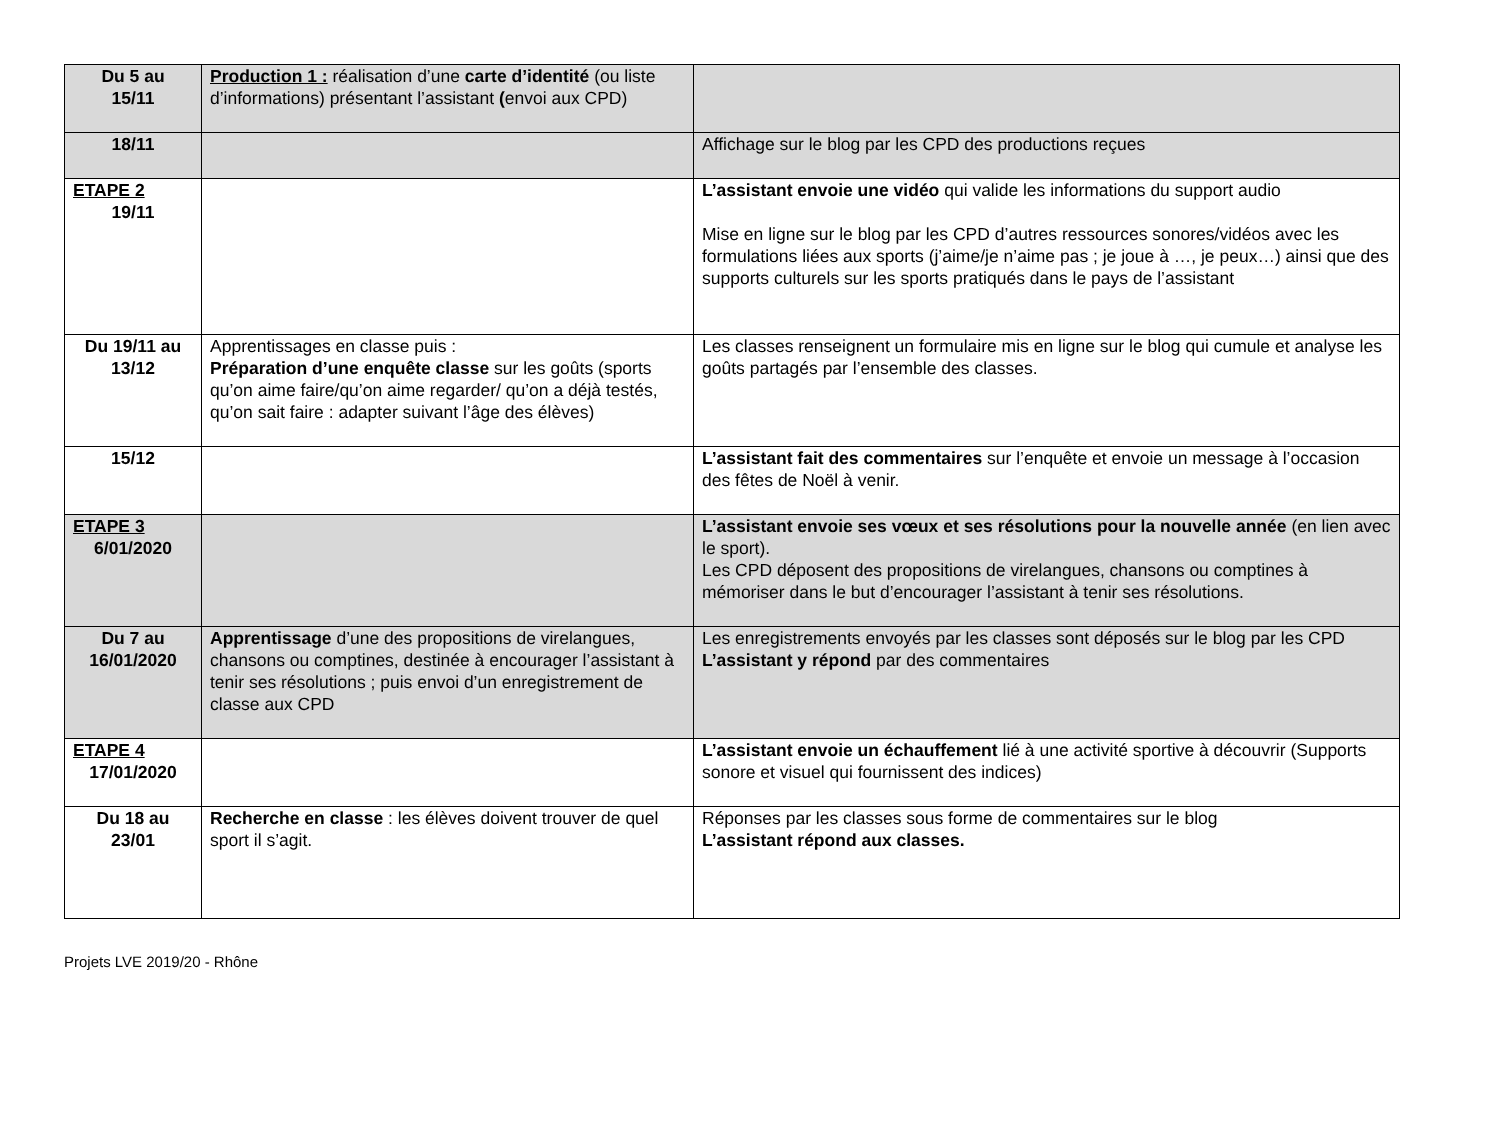| Du 5 au 15/11 | Production 1 : réalisation d’une carte d’identité (ou liste d’informations) présentant l’assistant ( envoi aux CPD) | |
| 18/11 | | Affichage sur le blog par les CPD des productions reçues |
| ETAPE 2 19/11 | | L’assistant envoie une vidéo qui valide les informations du support audio Mise en ligne sur le blog par les CPD d’autres ressources sonores/vidéos avec les formulations liées aux sports (j’aime/je n’aime pas ; je joue à …, je peux…) ainsi que des supports culturels sur les sports pratiqués dans le pays de l’assistant |
| Du 19/11 au 13/12 | Apprentissages en classe puis : Préparation d’une enquête classe sur les goûts (sports qu’on aime faire/qu’on aime regarder/ qu’on a déjà testés, qu’on sait faire : adapter suivant l’âge des élèves) | Les classes renseignent un formulaire mis en ligne sur le blog qui cumule et analyse les goûts partagés par l’ensemble des classes. |
| 15/12 | | L’assistant fait des commentaires sur l’enquête et envoie un message à l’occasion des fêtes de Noël à venir. |
| ETAPE 3 6/01/2020 | | L’assistant envoie ses vœux et ses résolutions pour la nouvelle année (en lien avec le sport). Les CPD déposent des propositions de virelangues, chansons ou comptines à mémoriser dans le but d’encourager l’assistant à tenir ses résolutions. |
| Du 7 au 16/01/2020 | Apprentissage d’une des propositions de virelangues, chansons ou comptines, destinée à encourager l’assistant à tenir ses résolutions ; puis envoi d’un enregistrement de classe aux CPD | Les enregistrements envoyés par les classes sont déposés sur le blog par les CPD L’assistant y répond par des commentaires |
| ETAPE 4 17/01/2020 | | L’assistant envoie un échauffement lié à une activité sportive à découvrir (Supports sonore et visuel qui fournissent des indices) |
| Du 18 au 23/01 | Recherche en classe : les élèves doivent trouver de quel sport il s’agit. | Réponses par les classes sous forme de commentaires sur le blog L’assistant répond aux classes. |
Projets LVE 2019/20 - Rhône